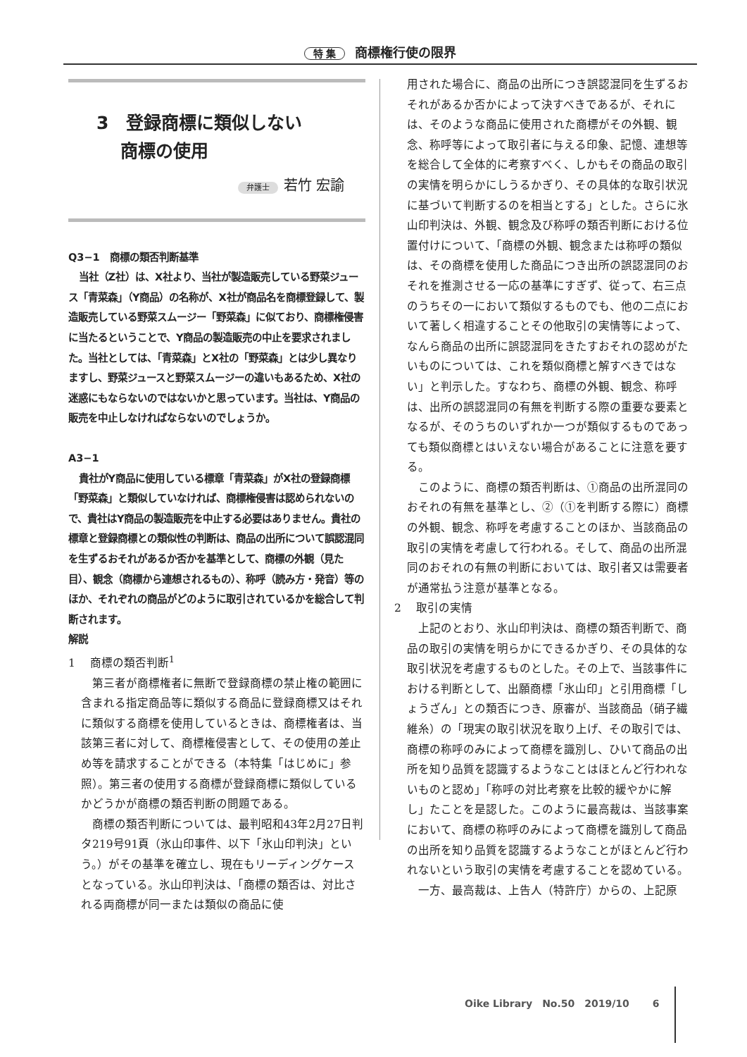特 集 商標権行使の限界
3　登録商標に類似しない
　 商標の使用
弁護士 若竹 宏諭
Q3−1　商標の類否判断基準
当社（Z社）は、X社より、当社が製造販売している野菜ジュース「青菜森」（Y商品）の名称が、X社が商品名を商標登録して、製造販売している野菜スムージー「野菜森」に似ており、商標権侵害に当たるということで、Y商品の製造販売の中止を要求されました。当社としては、「青菜森」とX社の「野菜森」とは少し異なりますし、野菜ジュースと野菜スムージーの違いもあるため、X社の迷惑にもならないのではないかと思っています。当社は、Y商品の販売を中止しなければならないのでしょうか。
A3−1
貴社がY商品に使用している標章「青菜森」がX社の登録商標「野菜森」と類似していなければ、商標権侵害は認められないので、貴社はY商品の製造販売を中止する必要はありません。貴社の標章と登録商標との類似性の判断は、商品の出所について誤認混同を生ずるおそれがあるか否かを基準として、商標の外観（見た目）、観念（商標から連想されるもの）、称呼（読み方・発音）等のほか、それぞれの商品がどのように取引されているかを総合して判断されます。
解説
1　 商標の類否判断<sup>1</sup>
第三者が商標権者に無断で登録商標の禁止権の範囲に含まれる指定商品等に類似する商品に登録商標又はそれに類似する商標を使用しているときは、商標権者は、当該第三者に対して、商標権侵害として、その使用の差止め等を請求することができる（本特集「はじめに」参照）。第三者の使用する商標が登録商標に類似しているかどうかが商標の類否判断の問題である。
商標の類否判断については、最判昭和43年2月27日判タ219号91頁（氷山印事件、以下「氷山印判決」という。）がその基準を確立し、現在もリーディングケースとなっている。氷山印判決は、「商標の類否は、対比される両商標が同一または類似の商品に使
用された場合に、商品の出所につき誤認混同を生ずるおそれがあるか否かによって決すべきであるが、それには、そのような商品に使用された商標がその外観、観念、称呼等によって取引者に与える印象、記憶、連想等を総合して全体的に考察すべく、しかもその商品の取引の実情を明らかにしうるかぎり、その具体的な取引状況に基づいて判断するのを相当とする」とした。さらに氷山印判決は、外観、観念及び称呼の類否判断における位置付けについて、「商標の外観、観念または称呼の類似は、その商標を使用した商品につき出所の誤認混同のおそれを推測させる一応の基準にすぎず、従って、右三点のうちその一において類似するものでも、他の二点において著しく相違することその他取引の実情等によって、なんら商品の出所に誤認混同をきたすおそれの認めがたいものについては、これを類似商標と解すべきではない」と判示した。すなわち、商標の外観、観念、称呼は、出所の誤認混同の有無を判断する際の重要な要素となるが、そのうちのいずれか一つが類似するものであっても類似商標とはいえない場合があることに注意を要する。
このように、商標の類否判断は、①商品の出所混同のおそれの有無を基準とし、②（①を判断する際に）商標の外観、観念、称呼を考慮することのほか、当該商品の取引の実情を考慮して行われる。そして、商品の出所混同のおそれの有無の判断においては、取引者又は需要者が通常払う注意が基準となる。
2　 取引の実情
上記のとおり、氷山印判決は、商標の類否判断で、商品の取引の実情を明らかにできるかぎり、その具体的な取引状況を考慮するものとした。その上で、当該事件における判断として、出願商標「氷山印」と引用商標「しょうざん」との類否につき、原審が、当該商品（硝子繊維糸）の「現実の取引状況を取り上げ、その取引では、商標の称呼のみによって商標を識別し、ひいて商品の出所を知り品質を認識するようなことはほとんど行われないものと認め」「称呼の対比考察を比較的緩やかに解し」たことを是認した。このように最高裁は、当該事案において、商標の称呼のみによって商標を識別して商品の出所を知り品質を認識するようなことがほとんど行われないという取引の実情を考慮することを認めている。
一方、最高裁は、上告人（特許庁）からの、上記原
Oike Library　No.50　2019/10 　　6